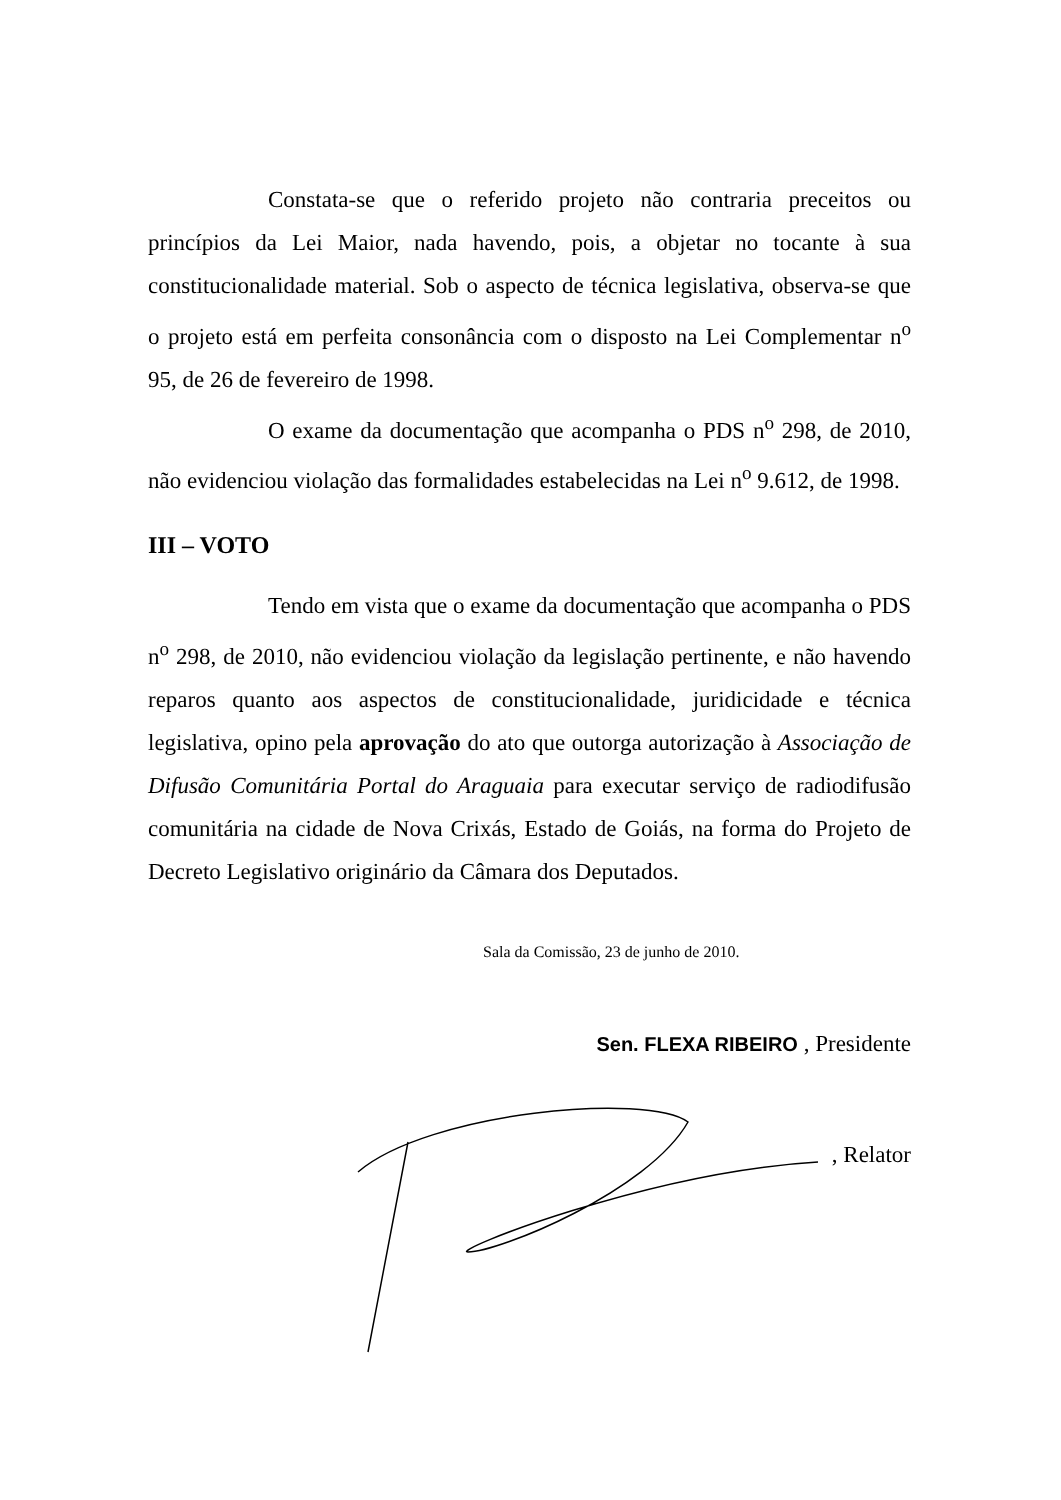Constata-se que o referido projeto não contraria preceitos ou princípios da Lei Maior, nada havendo, pois, a objetar no tocante à sua constitucionalidade material. Sob o aspecto de técnica legislativa, observa-se que o projeto está em perfeita consonância com o disposto na Lei Complementar n<sup>o</sup> 95, de 26 de fevereiro de 1998.
O exame da documentação que acompanha o PDS n<sup>o</sup> 298, de 2010, não evidenciou violação das formalidades estabelecidas na Lei n<sup>o</sup> 9.612, de 1998.
III – VOTO
Tendo em vista que o exame da documentação que acompanha o PDS n<sup>o</sup> 298, de 2010, não evidenciou violação da legislação pertinente, e não havendo reparos quanto aos aspectos de constitucionalidade, juridicidade e técnica legislativa, opino pela aprovação do ato que outorga autorização à Associação de Difusão Comunitária Portal do Araguaia para executar serviço de radiodifusão comunitária na cidade de Nova Crixás, Estado de Goiás, na forma do Projeto de Decreto Legislativo originário da Câmara dos Deputados.
Sala da Comissão, 23 de junho de 2010.
Sen. FLEXA RIBEIRO , Presidente
, Relator